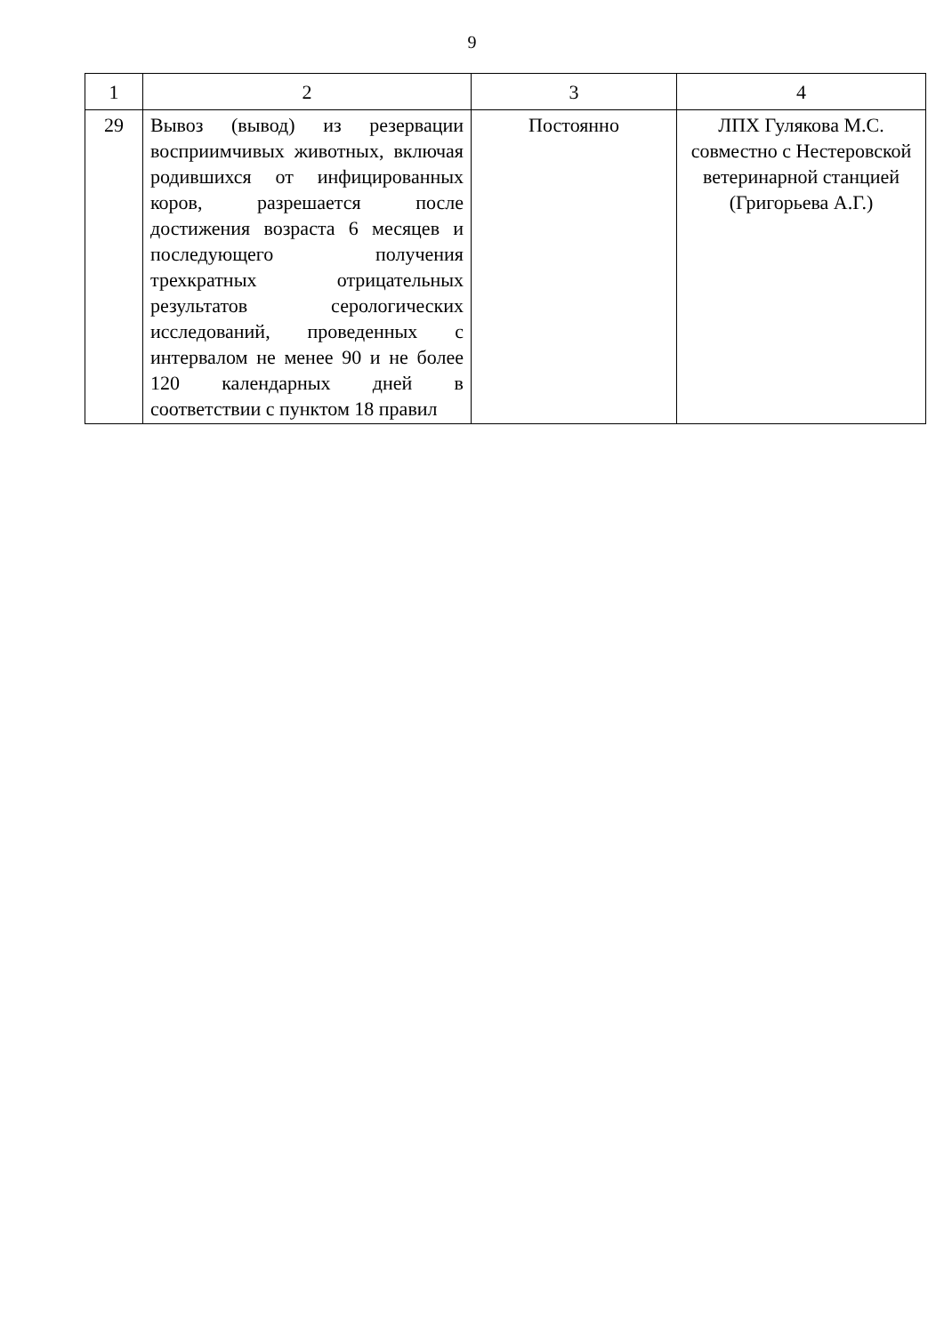9
| 1 | 2 | 3 | 4 |
| --- | --- | --- | --- |
| 29 | Вывоз (вывод) из резервации восприимчивых животных, включая родившихся от инфицированных коров, разрешается после достижения возраста 6 месяцев и последующего получения трехкратных отрицательных результатов серологических исследований, проведенных с интервалом не менее 90 и не более 120 календарных дней в соответствии с пунктом 18 правил | Постоянно | ЛПХ Гулякова М.С. совместно с Нестеровской ветеринарной станцией (Григорьева А.Г.) |